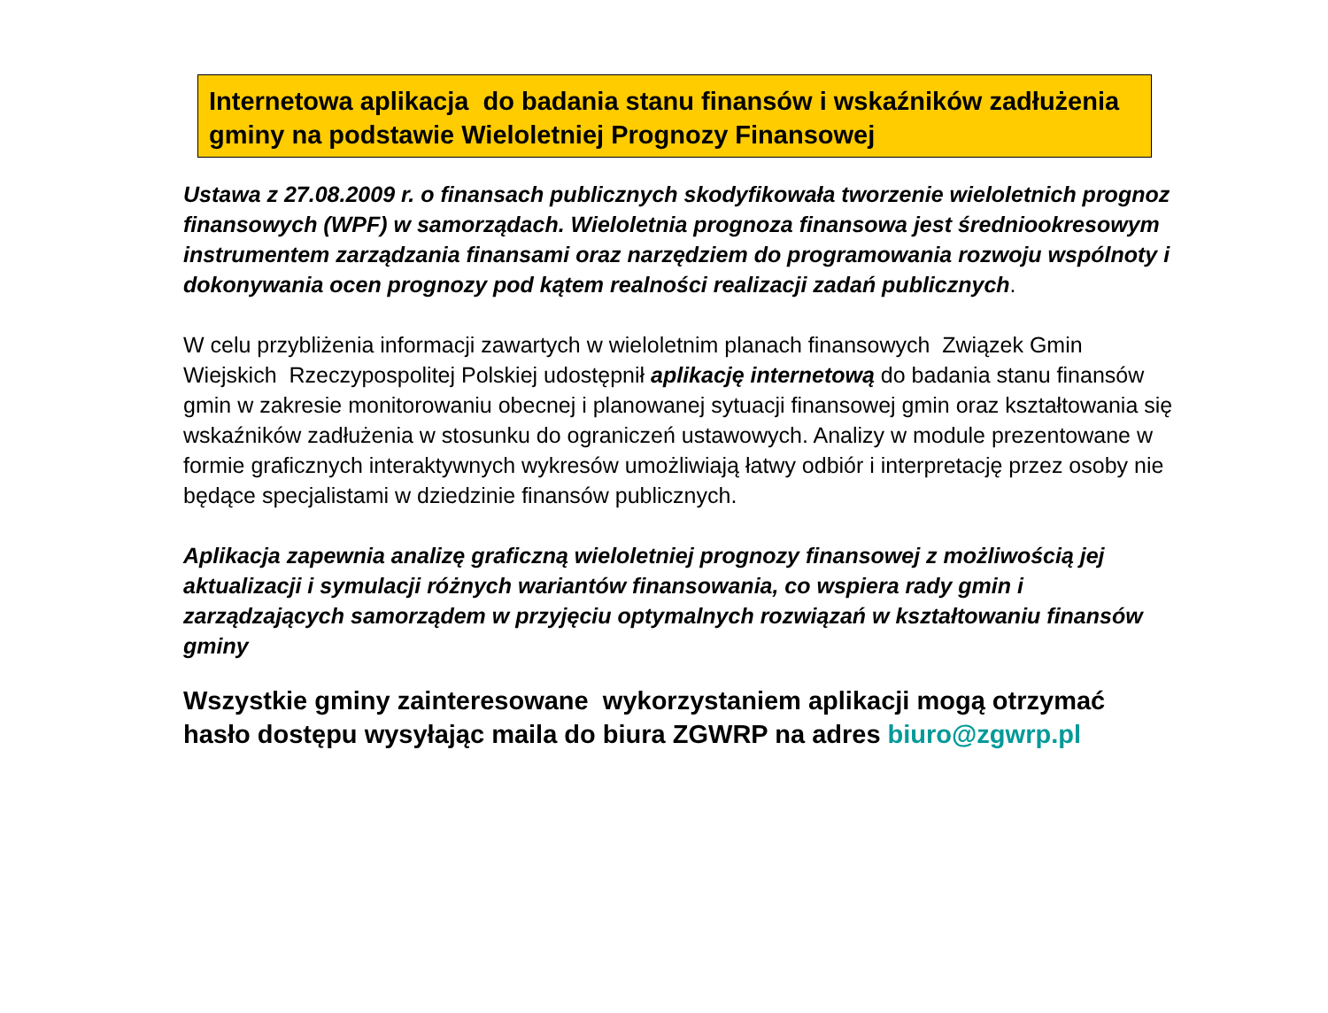Internetowa aplikacja do badania stanu finansów i wskaźników zadłużenia gminy na podstawie Wieloletniej Prognozy Finansowej
Ustawa z 27.08.2009 r. o finansach publicznych skodyfikowała tworzenie wieloletnich prognoz finansowych (WPF) w samorządach. Wieloletnia prognoza finansowa jest średniookresowym instrumentem zarządzania finansami oraz narzędziem do programowania rozwoju wspólnoty i dokonywania ocen prognozy pod kątem realności realizacji zadań publicznych.
W celu przybliżenia informacji zawartych w wieloletnim planach finansowych Związek Gmin Wiejskich Rzeczypospolitej Polskiej udostępnił aplikację internetową do badania stanu finansów gmin w zakresie monitorowaniu obecnej i planowanej sytuacji finansowej gmin oraz kształtowania się wskaźników zadłużenia w stosunku do ograniczeń ustawowych. Analizy w module prezentowane w formie graficznych interaktywnych wykresów umożliwiają łatwy odbiór i interpretację przez osoby nie będące specjalistami w dziedzinie finansów publicznych.
Aplikacja zapewnia analizę graficzną wieloletniej prognozy finansowej z możliwością jej aktualizacji i symulacji różnych wariantów finansowania, co wspiera rady gmin i zarządzających samorządem w przyjęciu optymalnych rozwiązań w kształtowaniu finansów gminy
Wszystkie gminy zainteresowane wykorzystaniem aplikacji mogą otrzymać hasło dostępu wysyłając maila do biura ZGWRP na adres biuro@zgwrp.pl